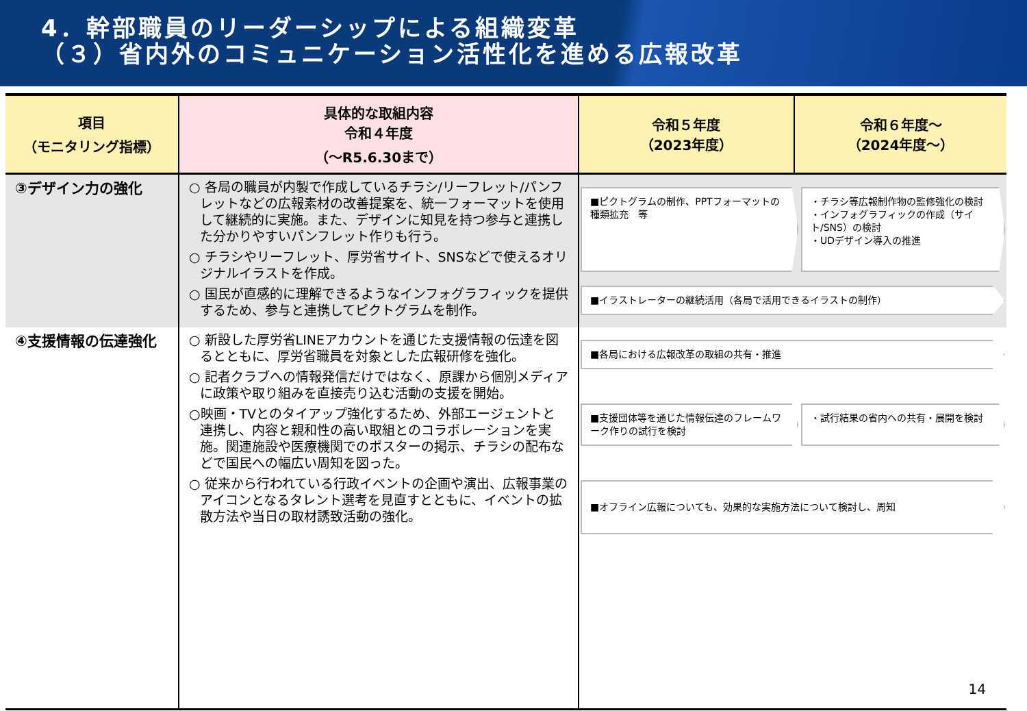4．幹部職員のリーダーシップによる組織変革
（３）省内外のコミュニケーション活性化を進める広報改革
| 項目 （モニタリング指標） | 具体的な取組内容 令和４年度 （～R5.6.30まで） | 令和５年度 （2023年度） | 令和６年度～ （2024年度～） |
| --- | --- | --- | --- |
| ③デザイン力の強化 | ○ 各局の職員が内製で作成しているチラシ/リーフレット/パンフレットなどの広報素材の改善提案を、統一フォーマットを使用して継続的に実施。また、デザインに知見を持つ参与と連携した分かりやすいパンフレット作りも行う。 ○ チラシやリーフレット、厚労省サイト、SNSなどで使えるオリジナルイラストを作成。 ○ 国民が直感的に理解できるようなインフォグラフィックを提供するため、参与と連携してピクトグラムを制作。 | ■ピクトグラムの制作、PPTフォーマットの種類拡充 等 ・チラシ等広報制作物の監修強化の検討 ・インフォグラフィックの作成（サイト/SNS）の検討 ・UDデザイン導入の推進 ■イラストレーターの継続活用（各局で活用できるイラストの制作） | |
| ④支援情報の伝達強化 | ○ 新設した厚労省LINEアカウントを通じた支援情報の伝達を図るとともに、厚労省職員を対象とした広報研修を強化。 ○ 記者クラブへの情報発信だけではなく、原課から個別メディアに政策や取り組みを直接売り込む活動の支援を開始。 ○映画・TVとのタイアップ強化するため、外部エージェントと連携し、内容と親和性の高い取組とのコラボレーションを実施。関連施設や医療機関でのポスターの掲示、チラシの配布などで国民への幅広い周知を図った。 ○ 従来から行われている行政イベントの企画や演出、広報事業のアイコンとなるタレント選考を見直すとともに、イベントの拡散方法や当日の取材誘致活動の強化。 | ■各局における広報改革の取組の共有・推進 ■支援団体等を通じた情報伝達のフレームワーク作りの試行を検討 ・試行結果の省内への共有・展開を検討 ■オフライン広報についても、効果的な実施方法について検討し、周知 | |
14